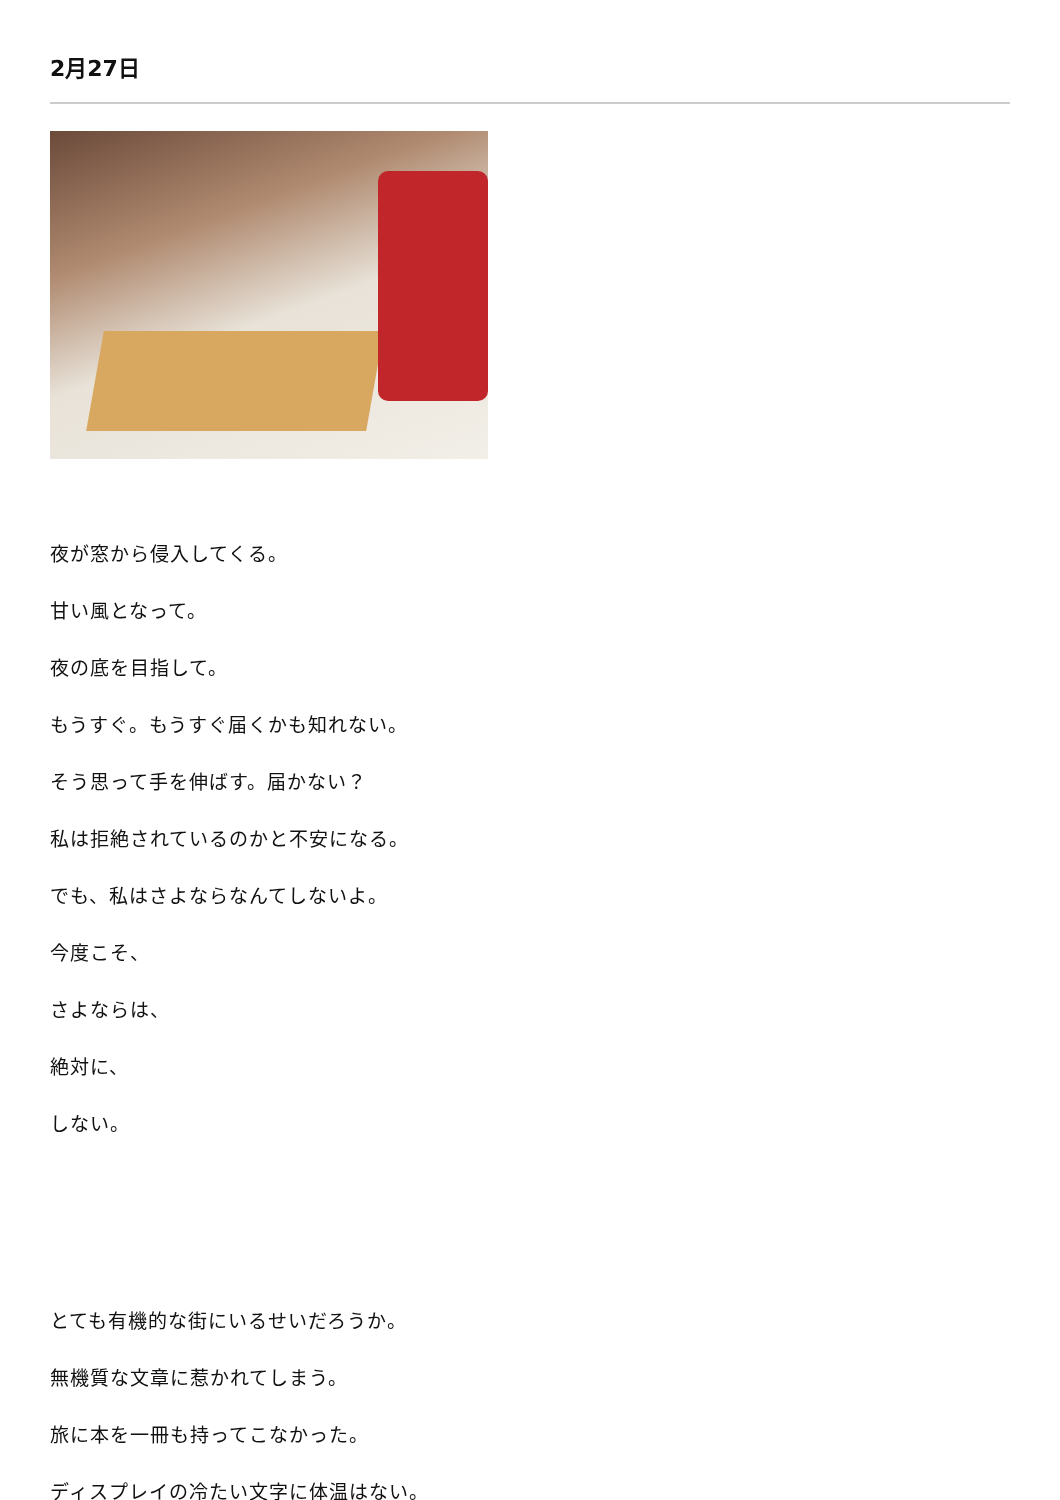2月27日
夜が窓から侵入してくる。
甘い風となって。
夜の底を目指して。
もうすぐ。もうすぐ届くかも知れない。
そう思って手を伸ばす。届かない？
私は拒絶されているのかと不安になる。
でも、私はさよならなんてしないよ。
今度こそ、
さよならは、
絶対に、
しない。
とても有機的な街にいるせいだろうか。
無機質な文章に惹かれてしまう。
旅に本を一冊も持ってこなかった。
ディスプレイの冷たい文字に体温はない。